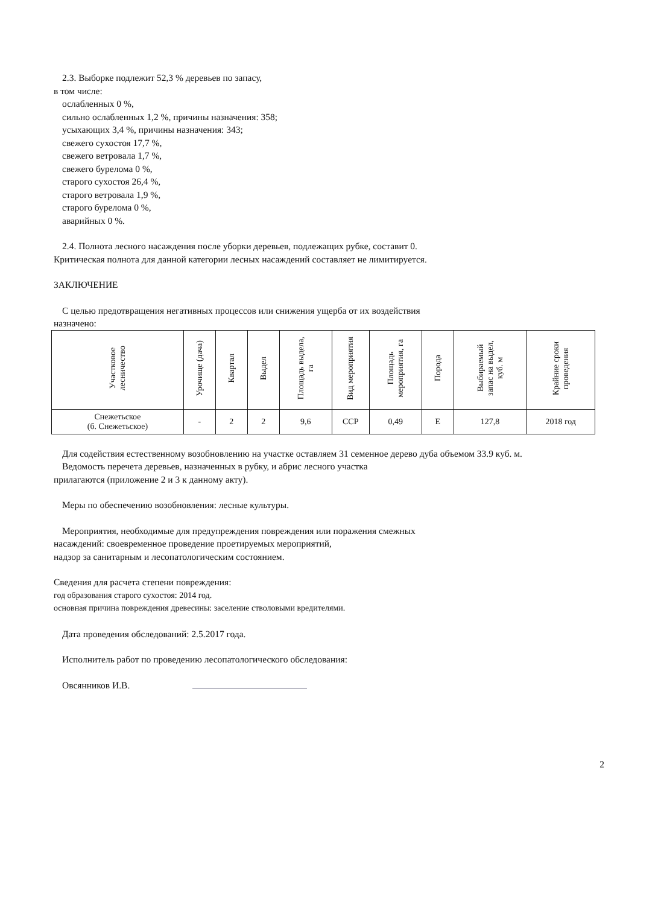2.3. Выборке подлежит 52,3 % деревьев по запасу,
в том числе:
ослабленных 0 %,
сильно ослабленных 1,2 %, причины назначения: 358;
усыхающих 3,4 %, причины назначения: 343;
свежего сухостоя 17,7 %,
свежего ветровала 1,7 %,
свежего бурелома 0 %,
старого сухостоя 26,4 %,
старого ветровала 1,9 %,
старого бурелома 0 %,
аварийных 0 %.
2.4. Полнота лесного насаждения после уборки деревьев, подлежащих рубке, составит 0.
Критическая полнота для данной категории лесных насаждений составляет не лимитируется.
ЗАКЛЮЧЕНИЕ
С целью предотвращения негативных процессов или снижения ущерба от их воздействия
назначено:
| Участковое лесничество | Урочище (дача) | Квартал | Выдел | Площадь выдела, га | Вид мероприятия | Площадь мероприятия, га | Порода | Выбираемый запас на выдел, куб. м | Крайние сроки проведения |
| --- | --- | --- | --- | --- | --- | --- | --- | --- | --- |
| Снежетьское (б. Снежетьское) | - | 2 | 2 | 9,6 | ССР | 0,49 | Е | 127,8 | 2018 год |
Для содействия естественному возобновлению на участке оставляем 31 семенное дерево дуба объемом 33.9 куб. м.
Ведомость перечета деревьев, назначенных в рубку, и абрис лесного участка
прилагаются (приложение 2 и 3 к данному акту).
Меры по обеспечению возобновления: лесные культуры.
Мероприятия, необходимые для предупреждения повреждения или поражения смежных
насаждений: своевременное проведение проетируемых мероприятий,
надзор за санитарным и лесопатологическим состоянием.
Сведения для расчета степени повреждения:
год образования старого сухостоя: 2014 год.
основная причина повреждения древесины: заселение стволовыми вредителями.
Дата проведения обследований: 2.5.2017 года.
Исполнитель работ по проведению лесопатологического обследования:
Овсянников И.В.
2